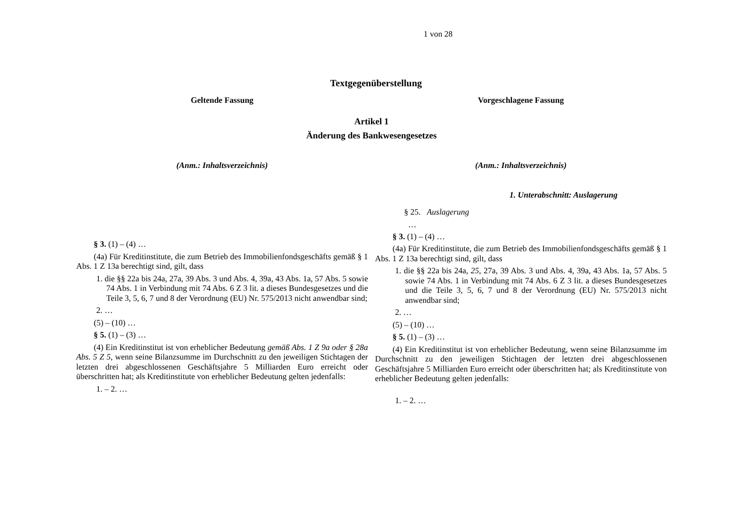1 von 28
Textgegenüberstellung
Geltende Fassung Vorgeschlagene Fassung
Artikel 1
Änderung des Bankwesengesetzes
(Anm.: Inhaltsverzeichnis)
§ 3. (1) – (4) …
(4a) Für Kreditinstitute, die zum Betrieb des Immobilienfondsgeschäfts gemäß § 1 Abs. 1 Z 13a berechtigt sind, gilt, dass
1. die §§ 22a bis 24a, 27a, 39 Abs. 3 und Abs. 4, 39a, 43 Abs. 1a, 57 Abs. 5 sowie 74 Abs. 1 in Verbindung mit 74 Abs. 6 Z 3 lit. a dieses Bundesgesetzes und die Teile 3, 5, 6, 7 und 8 der Verordnung (EU) Nr. 575/2013 nicht anwendbar sind;
2. …
(5) – (10) …
§ 5. (1) – (3) …
(4) Ein Kreditinstitut ist von erheblicher Bedeutung gemäß Abs. 1 Z 9a oder § 28a Abs. 5 Z 5, wenn seine Bilanzsumme im Durchschnitt zu den jeweiligen Stichtagen der letzten drei abgeschlossenen Geschäftsjahre 5 Milliarden Euro erreicht oder überschritten hat; als Kreditinstitute von erheblicher Bedeutung gelten jedenfalls:
1. – 2. …
(Anm.: Inhaltsverzeichnis)
1. Unterabschnitt: Auslagerung
§ 25. Auslagerung
…
§ 3. (1) – (4) …
(4a) Für Kreditinstitute, die zum Betrieb des Immobilienfondsgeschäfts gemäß § 1 Abs. 1 Z 13a berechtigt sind, gilt, dass
1. die §§ 22a bis 24a, 25, 27a, 39 Abs. 3 und Abs. 4, 39a, 43 Abs. 1a, 57 Abs. 5 sowie 74 Abs. 1 in Verbindung mit 74 Abs. 6 Z 3 lit. a dieses Bundesgesetzes und die Teile 3, 5, 6, 7 und 8 der Verordnung (EU) Nr. 575/2013 nicht anwendbar sind;
2. …
(5) – (10) …
§ 5. (1) – (3) …
(4) Ein Kreditinstitut ist von erheblicher Bedeutung, wenn seine Bilanzsumme im Durchschnitt zu den jeweiligen Stichtagen der letzten drei abgeschlossenen Geschäftsjahre 5 Milliarden Euro erreicht oder überschritten hat; als Kreditinstitute von erheblicher Bedeutung gelten jedenfalls:
1. – 2. …